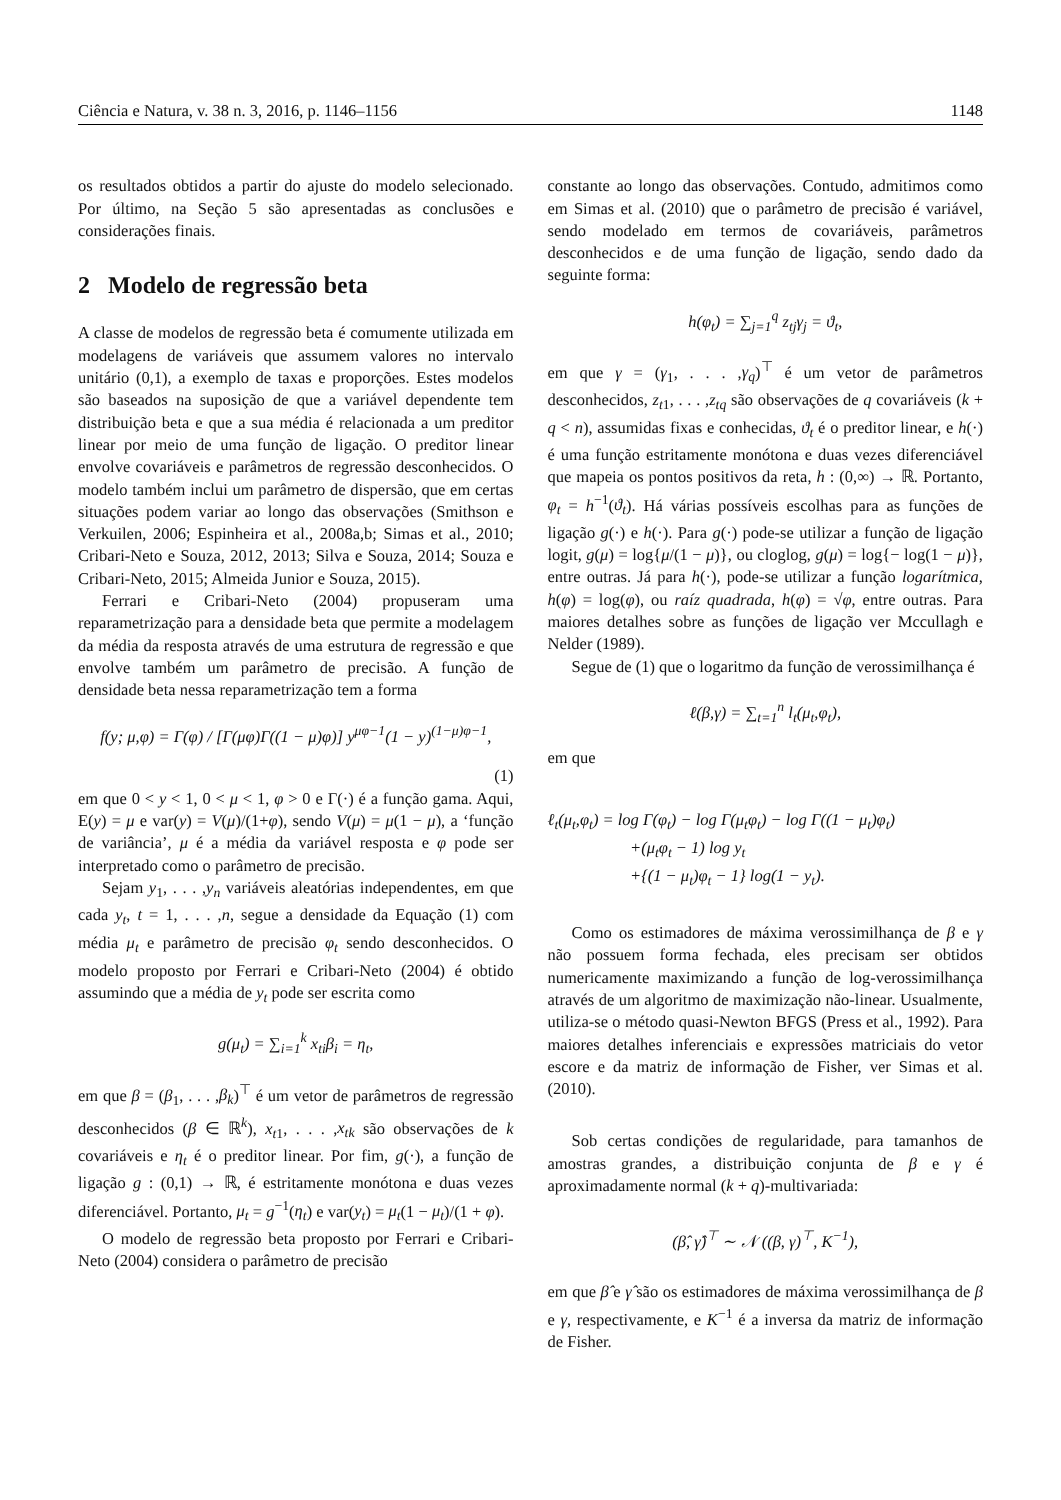Ciência e Natura, v. 38 n. 3, 2016, p. 1146–1156 1148
os resultados obtidos a partir do ajuste do modelo selecionado. Por último, na Seção 5 são apresentadas as conclusões e considerações finais.
2 Modelo de regressão beta
A classe de modelos de regressão beta é comumente utilizada em modelagens de variáveis que assumem valores no intervalo unitário (0,1), a exemplo de taxas e proporções. Estes modelos são baseados na suposição de que a variável dependente tem distribuição beta e que a sua média é relacionada a um preditor linear por meio de uma função de ligação. O preditor linear envolve covariáveis e parâmetros de regressão desconhecidos. O modelo também inclui um parâmetro de dispersão, que em certas situações podem variar ao longo das observações (Smithson e Verkuilen, 2006; Espinheira et al., 2008a,b; Simas et al., 2010; Cribari-Neto e Souza, 2012, 2013; Silva e Souza, 2014; Souza e Cribari-Neto, 2015; Almeida Junior e Souza, 2015).
Ferrari e Cribari-Neto (2004) propuseram uma reparametrização para a densidade beta que permite a modelagem da média da resposta através de uma estrutura de regressão e que envolve também um parâmetro de precisão. A função de densidade beta nessa reparametrização tem a forma
f(y; μ,φ) = Γ(φ) / [Γ(μφ)Γ((1 − μ)φ)] y<sup>μφ−1</sup>(1 − y)<sup>(1−μ)φ−1</sup>,
(1)
em que 0 < y < 1, 0 < μ < 1, φ > 0 e Γ(·) é a função gama. Aqui, E(y) = μ e var(y) = V(μ)/(1+φ), sendo V(μ) = μ(1 − μ), a ‘função de variância’, μ é a média da variável resposta e φ pode ser interpretado como o parâmetro de precisão.
Sejam y<sub>1</sub>, . . . ,y<sub>n</sub> variáveis aleatórias independentes, em que cada y<sub>t</sub>, t = 1, . . . ,n, segue a densidade da Equação (1) com média μ<sub>t</sub> e parâmetro de precisão φ<sub>t</sub> sendo desconhecidos. O modelo proposto por Ferrari e Cribari-Neto (2004) é obtido assumindo que a média de y<sub>t</sub> pode ser escrita como
g(μ<sub>t</sub>) = ∑<sub>i=1</sub><sup>k</sup> x<sub>ti</sub>β<sub>i</sub> = η<sub>t</sub>,
em que β = (β<sub>1</sub>, . . . ,β<sub>k</sub>)<sup>⊤</sup> é um vetor de parâmetros de regressão desconhecidos (β ∈ ℝ<sup>k</sup>), x<sub>t1</sub>, . . . ,x<sub>tk</sub> são observações de k covariáveis e η<sub>t</sub> é o preditor linear. Por fim, g(·), a função de ligação g : (0,1) → ℝ, é estritamente monótona e duas vezes diferenciável. Portanto, μ<sub>t</sub> = g<sup>−1</sup>(η<sub>t</sub>) e var(y<sub>t</sub>) = μ<sub>t</sub>(1 − μ<sub>t</sub>)/(1 + φ).
O modelo de regressão beta proposto por Ferrari e Cribari-Neto (2004) considera o parâmetro de precisão
constante ao longo das observações. Contudo, admitimos como em Simas et al. (2010) que o parâmetro de precisão é variável, sendo modelado em termos de covariáveis, parâmetros desconhecidos e de uma função de ligação, sendo dado da seguinte forma:
h(φ<sub>t</sub>) = ∑<sub>j=1</sub><sup>q</sup> z<sub>tj</sub>γ<sub>j</sub> = ϑ<sub>t</sub>,
em que γ = (γ<sub>1</sub>, . . . ,γ<sub>q</sub>)<sup>⊤</sup> é um vetor de parâmetros desconhecidos, z<sub>t1</sub>, . . . ,z<sub>tq</sub> são observações de q covariáveis (k + q < n), assumidas fixas e conhecidas, ϑ<sub>t</sub> é o preditor linear, e h(·) é uma função estritamente monótona e duas vezes diferenciável que mapeia os pontos positivos da reta, h : (0,∞) → ℝ. Portanto, φ<sub>t</sub> = h<sup>−1</sup>(ϑ<sub>t</sub>). Há várias possíveis escolhas para as funções de ligação g(·) e h(·). Para g(·) pode-se utilizar a função de ligação logit, g(μ) = log{μ/(1 − μ)}, ou cloglog, g(μ) = log{− log(1 − μ)}, entre outras. Já para h(·), pode-se utilizar a função logarítmica, h(φ) = log(φ), ou raíz quadrada, h(φ) = √φ, entre outras. Para maiores detalhes sobre as funções de ligação ver Mccullagh e Nelder (1989).
Segue de (1) que o logaritmo da função de verossimilhança é
ℓ(β,γ) = ∑<sub>t=1</sub><sup>n</sup> l<sub>t</sub>(μ<sub>t</sub>,φ<sub>t</sub>),
em que
ℓ<sub>t</sub>(μ<sub>t</sub>,φ<sub>t</sub>) = log Γ(φ<sub>t</sub>) − log Γ(μ<sub>t</sub>φ<sub>t</sub>) − log Γ((1 − μ<sub>t</sub>)φ<sub>t</sub>)
+(μ<sub>t</sub>φ<sub>t</sub> − 1) log y<sub>t</sub>
+{(1 − μ<sub>t</sub>)φ<sub>t</sub> − 1} log(1 − y<sub>t</sub>).
Como os estimadores de máxima verossimilhança de β e γ não possuem forma fechada, eles precisam ser obtidos numericamente maximizando a função de log-verossimilhança através de um algoritmo de maximização não-linear. Usualmente, utiliza-se o método quasi-Newton BFGS (Press et al., 1992). Para maiores detalhes inferenciais e expressões matriciais do vetor escore e da matriz de informação de Fisher, ver Simas et al. (2010).
Sob certas condições de regularidade, para tamanhos de amostras grandes, a distribuição conjunta de β e γ é aproximadamente normal (k + q)-multivariada:
(β̂, γ̂)<sup>⊤</sup> ∼ 𝒩 ((β, γ)<sup>⊤</sup>, K<sup>−1</sup>),
em que β̂ e γ̂ são os estimadores de máxima verossimilhança de β e γ, respectivamente, e K<sup>−1</sup> é a inversa da matriz de informação de Fisher.